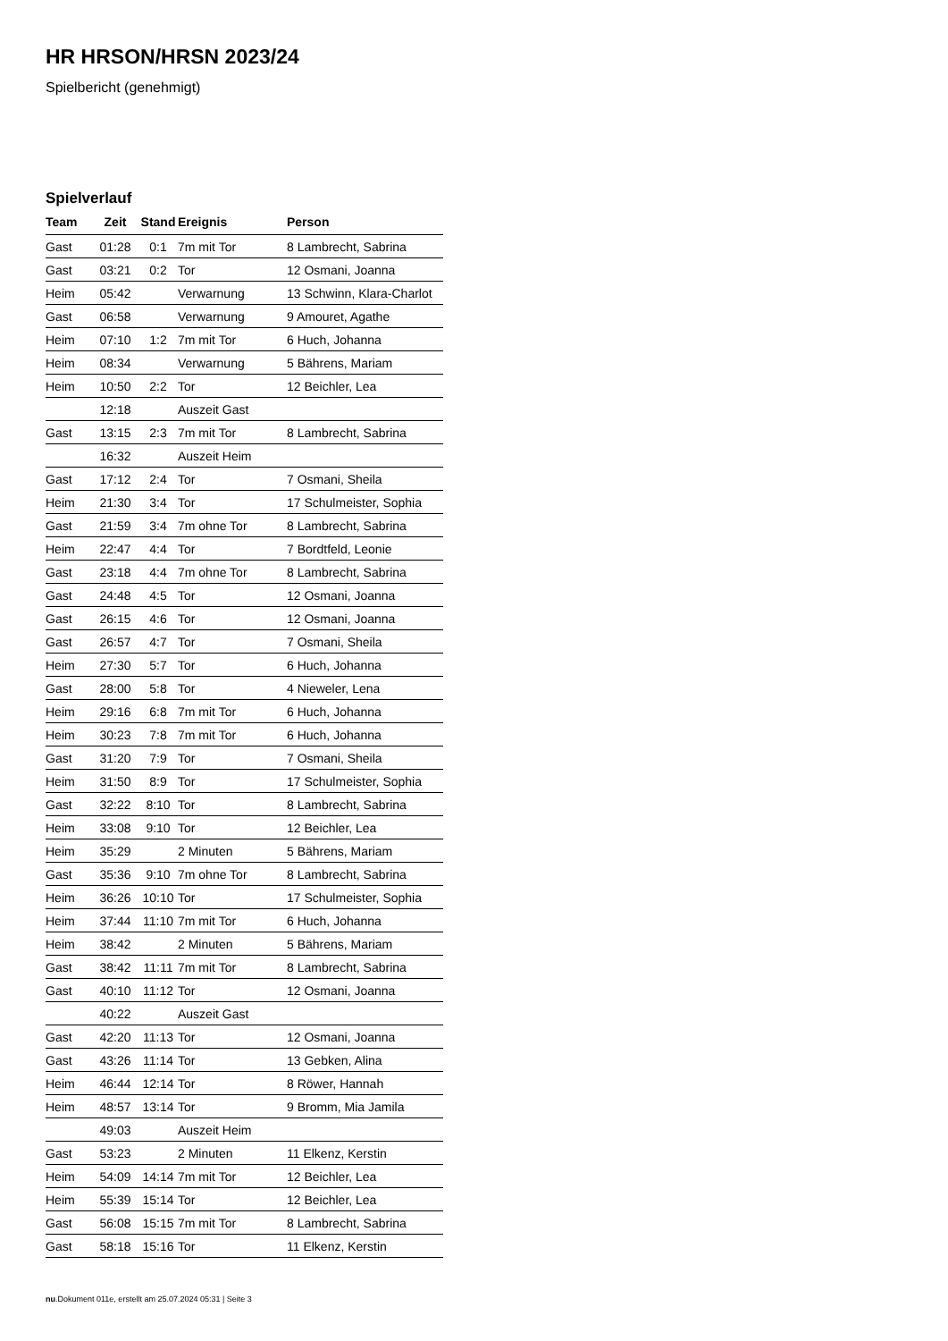HR HRSON/HRSN 2023/24
Spielbericht (genehmigt)
Spielverlauf
| Team | Zeit | Stand | Ereignis | Person |
| --- | --- | --- | --- | --- |
| Gast | 01:28 | 0:1 | 7m mit Tor | 8 Lambrecht, Sabrina |
| Gast | 03:21 | 0:2 | Tor | 12 Osmani, Joanna |
| Heim | 05:42 | | Verwarnung | 13 Schwinn, Klara-Charlot |
| Gast | 06:58 | | Verwarnung | 9 Amouret, Agathe |
| Heim | 07:10 | 1:2 | 7m mit Tor | 6 Huch, Johanna |
| Heim | 08:34 | | Verwarnung | 5 Bährens, Mariam |
| Heim | 10:50 | 2:2 | Tor | 12 Beichler, Lea |
| | 12:18 | | Auszeit Gast | |
| Gast | 13:15 | 2:3 | 7m mit Tor | 8 Lambrecht, Sabrina |
| | 16:32 | | Auszeit Heim | |
| Gast | 17:12 | 2:4 | Tor | 7 Osmani, Sheila |
| Heim | 21:30 | 3:4 | Tor | 17 Schulmeister, Sophia |
| Gast | 21:59 | 3:4 | 7m ohne Tor | 8 Lambrecht, Sabrina |
| Heim | 22:47 | 4:4 | Tor | 7 Bordtfeld, Leonie |
| Gast | 23:18 | 4:4 | 7m ohne Tor | 8 Lambrecht, Sabrina |
| Gast | 24:48 | 4:5 | Tor | 12 Osmani, Joanna |
| Gast | 26:15 | 4:6 | Tor | 12 Osmani, Joanna |
| Gast | 26:57 | 4:7 | Tor | 7 Osmani, Sheila |
| Heim | 27:30 | 5:7 | Tor | 6 Huch, Johanna |
| Gast | 28:00 | 5:8 | Tor | 4 Nieweler, Lena |
| Heim | 29:16 | 6:8 | 7m mit Tor | 6 Huch, Johanna |
| Heim | 30:23 | 7:8 | 7m mit Tor | 6 Huch, Johanna |
| Gast | 31:20 | 7:9 | Tor | 7 Osmani, Sheila |
| Heim | 31:50 | 8:9 | Tor | 17 Schulmeister, Sophia |
| Gast | 32:22 | 8:10 | Tor | 8 Lambrecht, Sabrina |
| Heim | 33:08 | 9:10 | Tor | 12 Beichler, Lea |
| Heim | 35:29 | | 2 Minuten | 5 Bährens, Mariam |
| Gast | 35:36 | 9:10 | 7m ohne Tor | 8 Lambrecht, Sabrina |
| Heim | 36:26 | 10:10 | Tor | 17 Schulmeister, Sophia |
| Heim | 37:44 | 11:10 | 7m mit Tor | 6 Huch, Johanna |
| Heim | 38:42 | | 2 Minuten | 5 Bährens, Mariam |
| Gast | 38:42 | 11:11 | 7m mit Tor | 8 Lambrecht, Sabrina |
| Gast | 40:10 | 11:12 | Tor | 12 Osmani, Joanna |
| | 40:22 | | Auszeit Gast | |
| Gast | 42:20 | 11:13 | Tor | 12 Osmani, Joanna |
| Gast | 43:26 | 11:14 | Tor | 13 Gebken, Alina |
| Heim | 46:44 | 12:14 | Tor | 8 Röwer, Hannah |
| Heim | 48:57 | 13:14 | Tor | 9 Bromm, Mia Jamila |
| | 49:03 | | Auszeit Heim | |
| Gast | 53:23 | | 2 Minuten | 11 Elkenz, Kerstin |
| Heim | 54:09 | 14:14 | 7m mit Tor | 12 Beichler, Lea |
| Heim | 55:39 | 15:14 | Tor | 12 Beichler, Lea |
| Gast | 56:08 | 15:15 | 7m mit Tor | 8 Lambrecht, Sabrina |
| Gast | 58:18 | 15:16 | Tor | 11 Elkenz, Kerstin |
nu.Dokument 011e, erstellt am 25.07.2024 05:31 | Seite 3